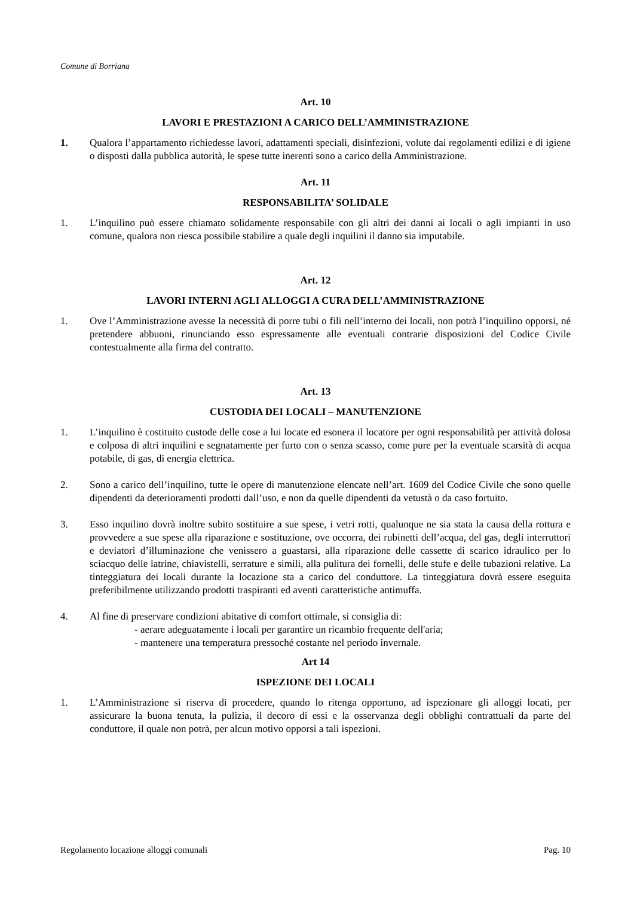Comune di Borriana
Art. 10
LAVORI E PRESTAZIONI A CARICO DELL’AMMINISTRAZIONE
1. Qualora l’appartamento richiedesse lavori, adattamenti speciali, disinfezioni, volute dai regolamenti edilizi e di igiene o disposti dalla pubblica autorità, le spese tutte inerenti sono a carico della Amministrazione.
Art. 11
RESPONSABILITA’ SOLIDALE
1. L’inquilino può essere chiamato solidamente responsabile con gli altri dei danni ai locali o agli impianti in uso comune, qualora non riesca possibile stabilire a quale degli inquilini il danno sia imputabile.
Art. 12
LAVORI INTERNI AGLI ALLOGGI A CURA DELL’AMMINISTRAZIONE
1. Ove l’Amministrazione avesse la necessità di porre tubi o fili nell’interno dei locali, non potrà l’inquilino opporsi, né pretendere abbuoni, rinunciando esso espressamente alle eventuali contrarie disposizioni del Codice Civile contestualmente alla firma del contratto.
Art. 13
CUSTODIA DEI LOCALI – MANUTENZIONE
1. L’inquilino è costituito custode delle cose a lui locate ed esonera il locatore per ogni responsabilità per attività dolosa e colposa di altri inquilini e segnatamente per furto con o senza scasso, come pure per la eventuale scarsità di acqua potabile, di gas, di energia elettrica.
2. Sono a carico dell’inquilino, tutte le opere di manutenzione elencate nell’art. 1609 del Codice Civile che sono quelle dipendenti da deterioramenti prodotti dall’uso, e non da quelle dipendenti da vetustà o da caso fortuito.
3. Esso inquilino dovrà inoltre subito sostituire a sue spese, i vetri rotti, qualunque ne sia stata la causa della rottura e provvedere a sue spese alla riparazione e sostituzione, ove occorra, dei rubinetti dell’acqua, del gas, degli interruttori e deviatori d’illuminazione che venissero a guastarsi, alla riparazione delle cassette di scarico idraulico per lo sciacquo delle latrine, chiavistelli, serrature e simili, alla pulitura dei fornelli, delle stufe e delle tubazioni relative. La tinteggiatura dei locali durante la locazione sta a carico del conduttore. La tinteggiatura dovrà essere eseguita preferibilmente utilizzando prodotti traspiranti ed aventi caratteristiche antimuffa.
4. Al fine di preservare condizioni abitative di comfort ottimale, si consiglia di:
- aerare adeguatamente i locali per garantire un ricambio frequente dell'aria;
- mantenere una temperatura pressoché costante nel periodo invernale.
Art 14
ISPEZIONE DEI LOCALI
1. L’Amministrazione si riserva di procedere, quando lo ritenga opportuno, ad ispezionare gli alloggi locati, per assicurare la buona tenuta, la pulizia, il decoro di essi e la osservanza degli obblighi contrattuali da parte del conduttore, il quale non potrà, per alcun motivo opporsi a tali ispezioni.
Regolamento locazione alloggi comunali Pag. 10